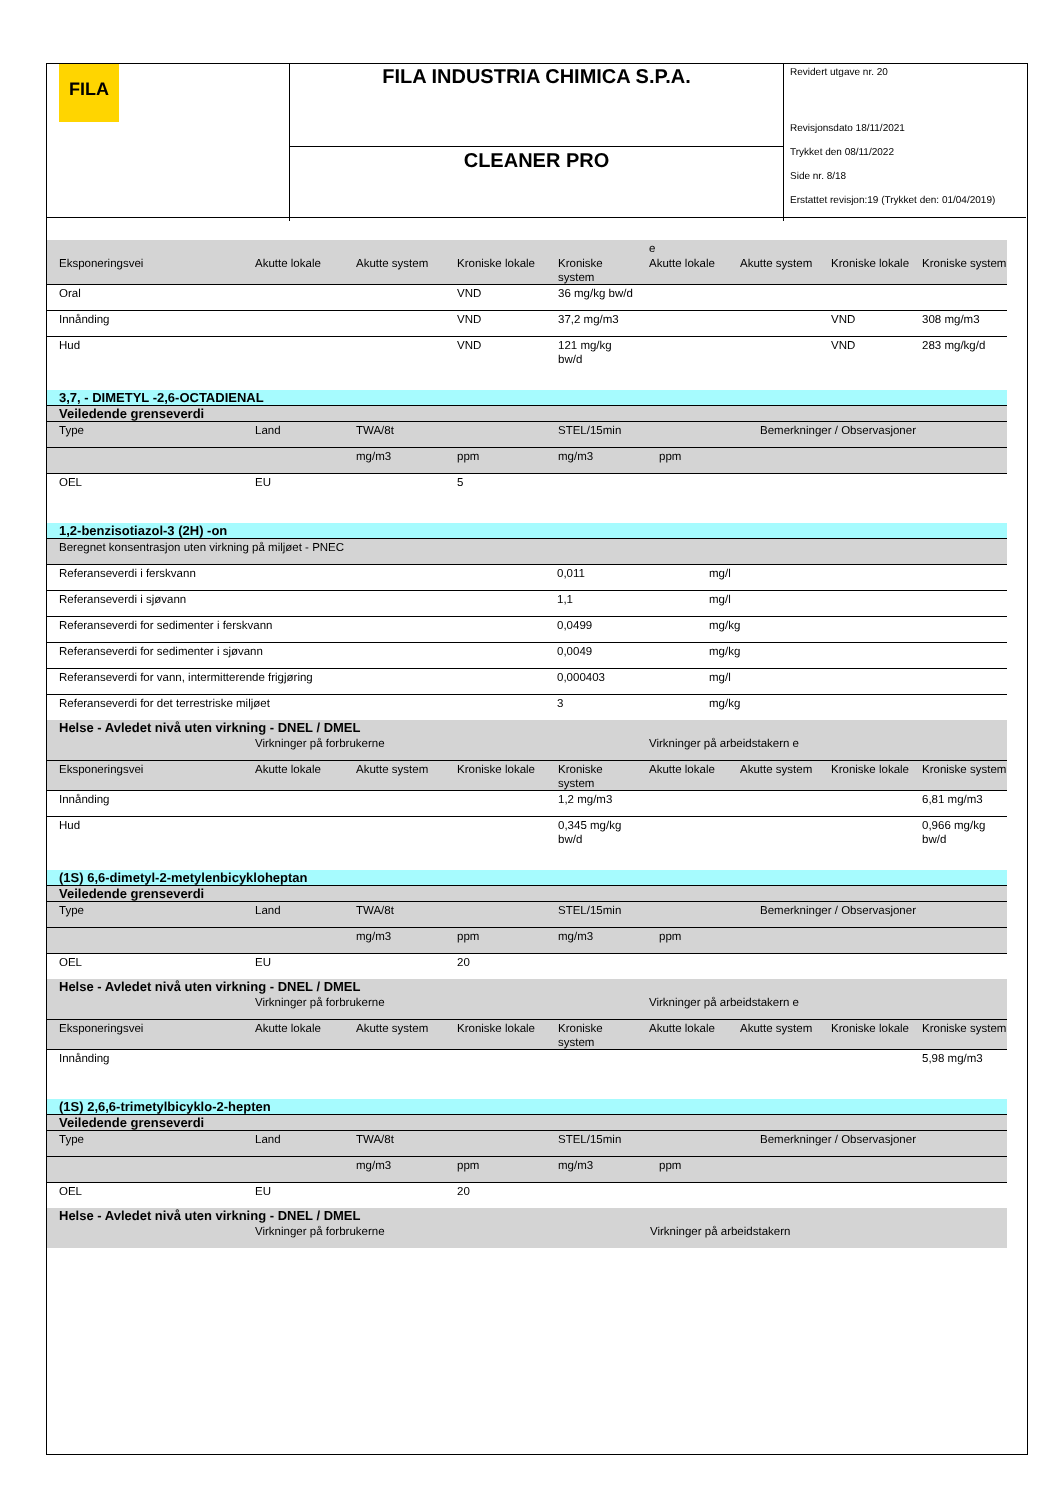FILA
FILA INDUSTRIA CHIMICA S.P.A.
CLEANER PRO
Revidert utgave nr. 20
Revisjonsdato 18/11/2021
Trykket den 08/11/2022
Side nr. 8/18
Erstattet revisjon:19 (Trykket den: 01/04/2019)
| | | | | | e | | | |
| Eksponeringsvei | Akutte lokale | Akutte system | Kroniske lokale | Kroniske system | Akutte lokale | Akutte system | Kroniske lokale | Kroniske system |
| Oral | | | VND | 36 mg/kg bw/d | | | | |
| Innånding | | | VND | 37,2 mg/m3 | | | VND | 308 mg/m3 |
| Hud | | | VND | 121 mg/kg bw/d | | | VND | 283 mg/kg/d |
| 3,7, - DIMETYL -2,6-OCTADIENAL | | | | | | |
| Veiledende grenseverdi | | | | | | |
| Type | Land | TWA/8t | | STEL/15min | | Bemerkninger / Observasjoner |
| | | mg/m3 | ppm | mg/m3 | ppm | |
| OEL | EU | | 5 | | | |
| 1,2-benzisotiazol-3 (2H) -on | | |
| Beregnet konsentrasjon uten virkning på miljøet - PNEC | | |
| Referanseverdi i ferskvann | 0,011 | mg/l |
| Referanseverdi i sjøvann | 1,1 | mg/l |
| Referanseverdi for sedimenter i ferskvann | 0,0499 | mg/kg |
| Referanseverdi for sedimenter i sjøvann | 0,0049 | mg/kg |
| Referanseverdi for vann, intermitterende frigjøring | 0,000403 | mg/l |
| Referanseverdi for det terrestriske miljøet | 3 | mg/kg |
| Helse - Avledet nivå uten virkning - DNEL / DMEL | | | | | | | | |
| | Virkninger på forbrukerne | | | | Virkninger på arbeidstakern e | | | |
| Eksponeringsvei | Akutte lokale | Akutte system | Kroniske lokale | Kroniske system | Akutte lokale | Akutte system | Kroniske lokale | Kroniske system |
| Innånding | | | | 1,2 mg/m3 | | | | 6,81 mg/m3 |
| Hud | | | | 0,345 mg/kg bw/d | | | | 0,966 mg/kg bw/d |
| (1S) 6,6-dimetyl-2-metylenbicykloheptan | | | | | | |
| Veiledende grenseverdi | | | | | | |
| Type | Land | TWA/8t | | STEL/15min | | Bemerkninger / Observasjoner |
| | | mg/m3 | ppm | mg/m3 | ppm | |
| OEL | EU | | 20 | | | |
| Helse - Avledet nivå uten virkning - DNEL / DMEL | | | | | | | | |
| | Virkninger på forbrukerne | | | | Virkninger på arbeidstakern e | | | |
| Eksponeringsvei | Akutte lokale | Akutte system | Kroniske lokale | Kroniske system | Akutte lokale | Akutte system | Kroniske lokale | Kroniske system |
| Innånding | | | | | | | | 5,98 mg/m3 |
| (1S) 2,6,6-trimetylbicyklo-2-hepten | | | | | | |
| Veiledende grenseverdi | | | | | | |
| Type | Land | TWA/8t | | STEL/15min | | Bemerkninger / Observasjoner |
| | | mg/m3 | ppm | mg/m3 | ppm | |
| OEL | EU | | 20 | | | |
| Helse - Avledet nivå uten virkning - DNEL / DMEL | | |
| | Virkninger på forbrukerne | Virkninger på arbeidstakern |